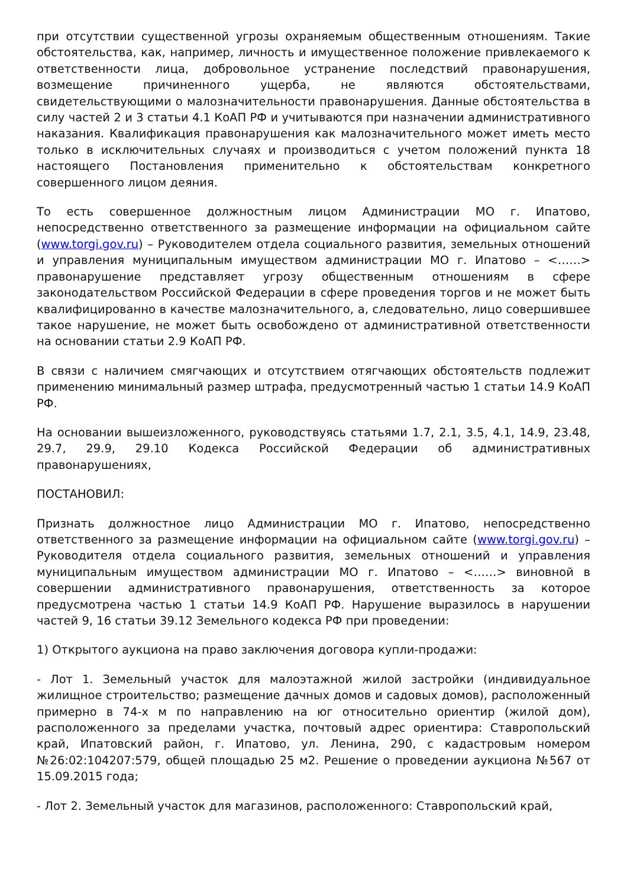при отсутствии существенной угрозы охраняемым общественным отношениям. Такие обстоятельства, как, например, личность и имущественное положение привлекаемого к ответственности лица, добровольное устранение последствий правонарушения, возмещение причиненного ущерба, не являются обстоятельствами, свидетельствующими о малозначительности правонарушения. Данные обстоятельства в силу частей 2 и 3 статьи 4.1 КоАП РФ и учитываются при назначении административного наказания. Квалификация правонарушения как малозначительного может иметь место только в исключительных случаях и производиться с учетом положений пункта 18 настоящего Постановления применительно к обстоятельствам конкретного совершенного лицом деяния.
То есть совершенное должностным лицом Администрации МО г. Ипатово, непосредственно ответственного за размещение информации на официальном сайте (www.torgi.gov.ru) – Руководителем отдела социального развития, земельных отношений и управления муниципальным имуществом администрации МО г. Ипатово – <……> правонарушение представляет угрозу общественным отношениям в сфере законодательством Российской Федерации в сфере проведения торгов и не может быть квалифицированно в качестве малозначительного, а, следовательно, лицо совершившее такое нарушение, не может быть освобождено от административной ответственности на основании статьи 2.9 КоАП РФ.
В связи с наличием смягчающих и отсутствием отягчающих обстоятельств подлежит применению минимальный размер штрафа, предусмотренный частью 1 статьи 14.9 КоАП РФ.
На основании вышеизложенного, руководствуясь статьями 1.7, 2.1, 3.5, 4.1, 14.9, 23.48, 29.7, 29.9, 29.10 Кодекса Российской Федерации об административных правонарушениях,
ПОСТАНОВИЛ:
Признать должностное лицо Администрации МО г. Ипатово, непосредственно ответственного за размещение информации на официальном сайте (www.torgi.gov.ru) – Руководителя отдела социального развития, земельных отношений и управления муниципальным имуществом администрации МО г. Ипатово – <……> виновной в совершении административного правонарушения, ответственность за которое предусмотрена частью 1 статьи 14.9 КоАП РФ. Нарушение выразилось в нарушении частей 9, 16 статьи 39.12 Земельного кодекса РФ при проведении:
1) Открытого аукциона на право заключения договора купли-продажи:
- Лот 1. Земельный участок для малоэтажной жилой застройки (индивидуальное жилищное строительство; размещение дачных домов и садовых домов), расположенный примерно в 74-х м по направлению на юг относительно ориентир (жилой дом), расположенного за пределами участка, почтовый адрес ориентира: Ставропольский край, Ипатовский район, г. Ипатово, ул. Ленина, 290, с кадастровым номером №26:02:104207:579, общей площадью 25 м2. Решение о проведении аукциона №567 от 15.09.2015 года;
- Лот 2. Земельный участок для магазинов, расположенного: Ставропольский край,